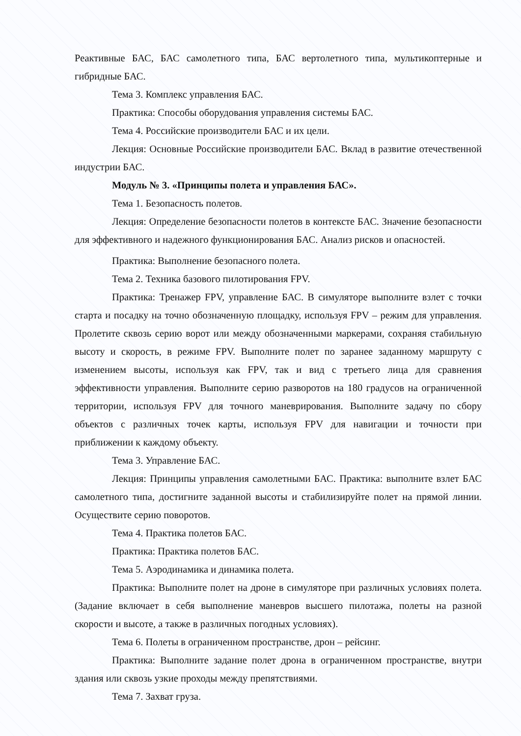Реактивные БАС, БАС самолетного типа, БАС вертолетного типа, мультикоптерные и гибридные БАС.
Тема 3. Комплекс управления БАС.
Практика: Способы оборудования управления системы БАС.
Тема 4. Российские производители БАС и их цели.
Лекция: Основные Российские производители БАС. Вклад в развитие отечественной индустрии БАС.
Модуль № 3. «Принципы полета и управления БАС».
Тема 1. Безопасность полетов.
Лекция: Определение безопасности полетов в контексте БАС. Значение безопасности для эффективного и надежного функционирования БАС. Анализ рисков и опасностей.
Практика: Выполнение безопасного полета.
Тема 2. Техника базового пилотирования FPV.
Практика: Тренажер FPV, управление БАС. В симуляторе выполните взлет с точки старта и посадку на точно обозначенную площадку, используя FPV – режим для управления. Пролетите сквозь серию ворот или между обозначенными маркерами, сохраняя стабильную высоту и скорость, в режиме FPV. Выполните полет по заранее заданному маршруту с изменением высоты, используя как FPV, так и вид с третьего лица для сравнения эффективности управления. Выполните серию разворотов на 180 градусов на ограниченной территории, используя FPV для точного маневрирования. Выполните задачу по сбору объектов с различных точек карты, используя FPV для навигации и точности при приближении к каждому объекту.
Тема 3. Управление БАС.
Лекция: Принципы управления самолетными БАС. Практика: выполните взлет БАС самолетного типа, достигните заданной высоты и стабилизируйте полет на прямой линии. Осуществите серию поворотов.
Тема 4. Практика полетов БАС.
Практика: Практика полетов БАС.
Тема 5. Аэродинамика и динамика полета.
Практика: Выполните полет на дроне в симуляторе при различных условиях полета. (Задание включает в себя выполнение маневров высшего пилотажа, полеты на разной скорости и высоте, а также в различных погодных условиях).
Тема 6. Полеты в ограниченном пространстве, дрон – рейсинг.
Практика: Выполните задание полет дрона в ограниченном пространстве, внутри здания или сквозь узкие проходы между препятствиями.
Тема 7. Захват груза.